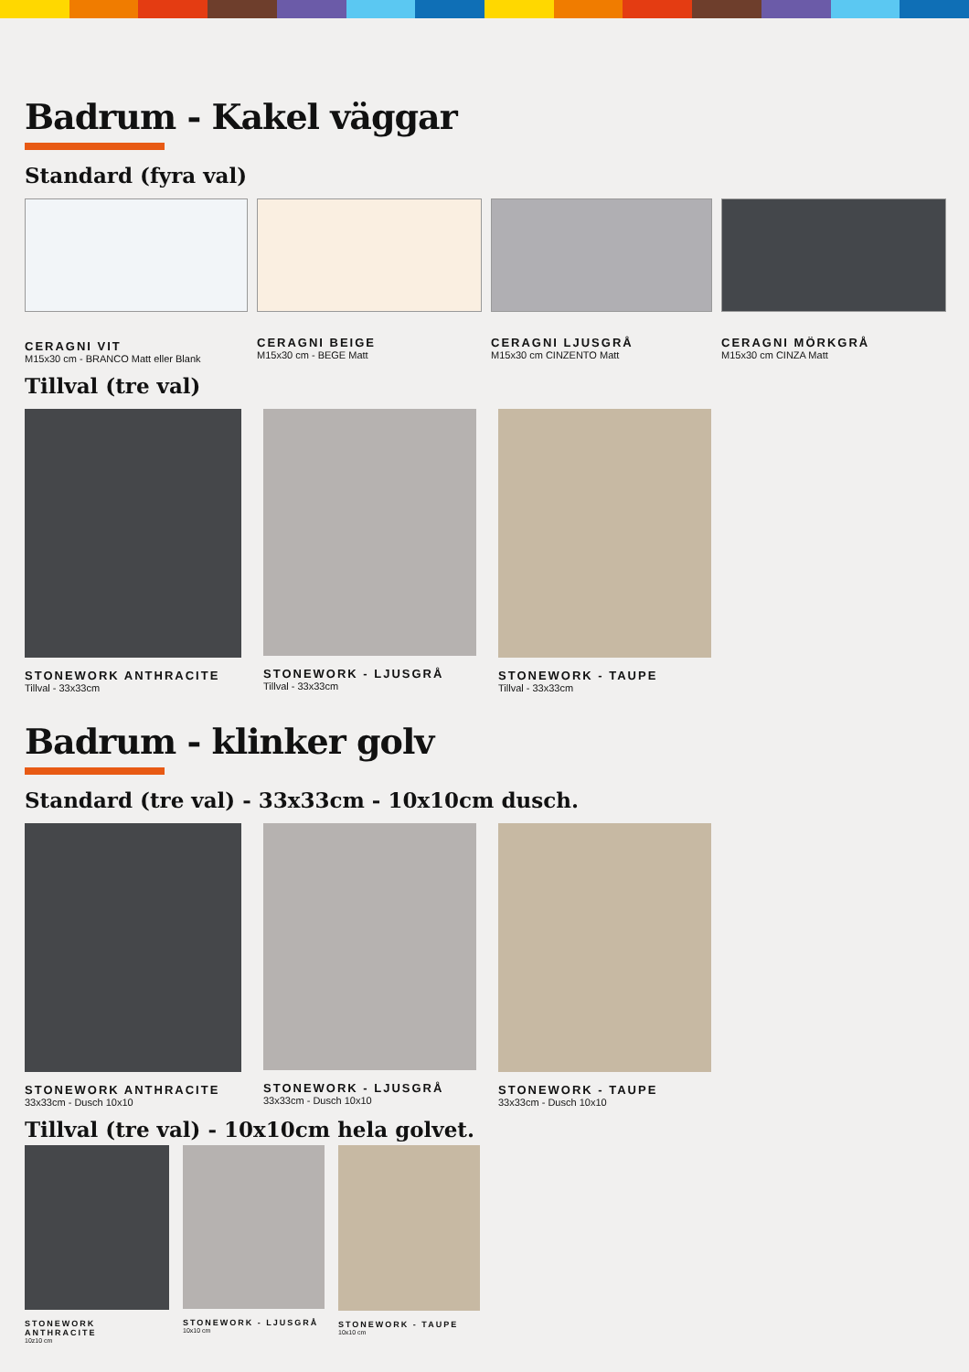Badrum - Kakel väggar
Standard (fyra val)
CERAGNI VIT
M15x30 cm - BRANCO Matt eller Blank
CERAGNI BEIGE
M15x30 cm - BEGE Matt
CERAGNI LJUSGRÅ
M15x30 cm CINZENTO Matt
CERAGNI MÖRKGRÅ
M15x30 cm CINZA Matt
Tillval (tre val)
STONEWORK ANTHRACITE
Tillval - 33x33cm
STONEWORK - LJUSGRÅ
Tillval - 33x33cm
STONEWORK - TAUPE
Tillval - 33x33cm
Badrum - klinker golv
Standard (tre val) - 33x33cm - 10x10cm dusch.
STONEWORK ANTHRACITE
33x33cm - Dusch 10x10
STONEWORK - LJUSGRÅ
33x33cm - Dusch 10x10
STONEWORK - TAUPE
33x33cm - Dusch 10x10
Tillval (tre val) - 10x10cm hela golvet.
STONEWORK ANTHRACITE
10z10 cm
STONEWORK - LJUSGRÅ
10x10 cm
STONEWORK - TAUPE
10x10 cm